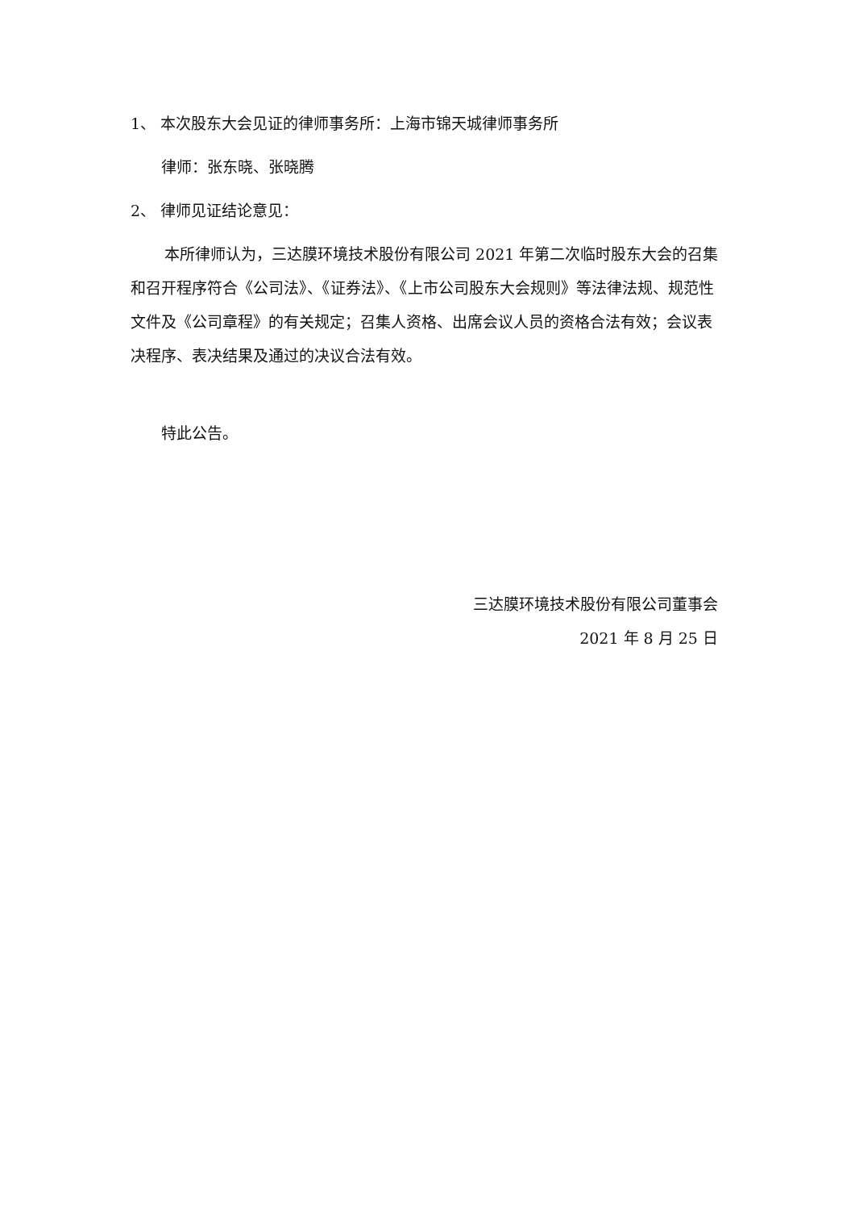1、 本次股东大会见证的律师事务所：上海市锦天城律师事务所
律师：张东晓、张晓腾
2、 律师见证结论意见：
本所律师认为，三达膜环境技术股份有限公司 2021 年第二次临时股东大会的召集和召开程序符合《公司法》、《证券法》、《上市公司股东大会规则》等法律法规、规范性文件及《公司章程》的有关规定；召集人资格、出席会议人员的资格合法有效；会议表决程序、表决结果及通过的决议合法有效。
特此公告。
三达膜环境技术股份有限公司董事会
2021 年 8 月 25 日